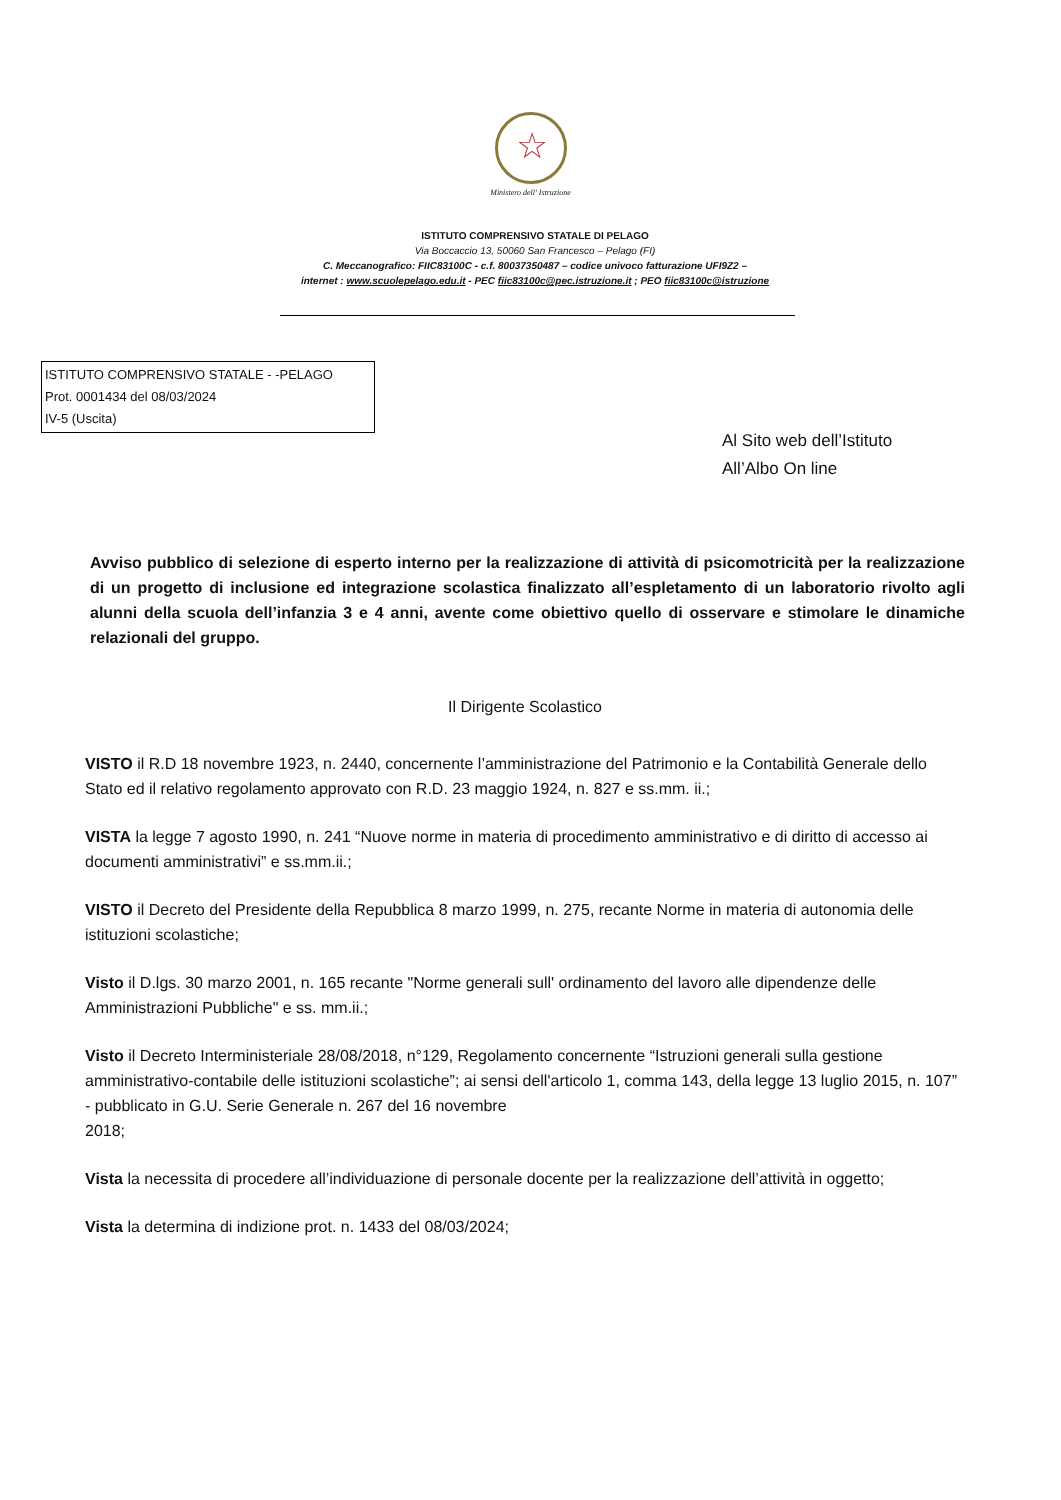☆
Ministero dell' Istruzione
ISTITUTO COMPRENSIVO STATALE DI PELAGO
Via Boccaccio 13, 50060 San Francesco – Pelago (FI)
C. Meccanografico: FIIC83100C - c.f. 80037350487 – codice univoco fatturazione UFI9Z2 –
internet : www.scuolepelago.edu.it - PEC fiic83100c@pec.istruzione.it ; PEO fiic83100c@istruzione
ISTITUTO COMPRENSIVO STATALE - -PELAGO
Prot. 0001434 del 08/03/2024
IV-5 (Uscita)
Al Sito web dell’Istituto
All’Albo On line
Avviso pubblico di selezione di esperto interno per la realizzazione di attività di psicomotricità per la realizzazione di un progetto di inclusione ed integrazione scolastica finalizzato all’espletamento di un laboratorio rivolto agli alunni della scuola dell’infanzia 3 e 4 anni, avente come obiettivo quello di osservare e stimolare le dinamiche relazionali del gruppo.
Il Dirigente Scolastico
VISTO il R.D 18 novembre 1923, n. 2440, concernente l’amministrazione del Patrimonio e la Contabilità Generale dello Stato ed il relativo regolamento approvato con R.D. 23 maggio 1924, n. 827 e ss.mm. ii.;
VISTA la legge 7 agosto 1990, n. 241 “Nuove norme in materia di procedimento amministrativo e di diritto di accesso ai documenti amministrativi” e ss.mm.ii.;
VISTO il Decreto del Presidente della Repubblica 8 marzo 1999, n. 275, recante Norme in materia di autonomia delle istituzioni scolastiche;
Visto il D.lgs. 30 marzo 2001, n. 165 recante "Norme generali sull' ordinamento del lavoro alle dipendenze delle Amministrazioni Pubbliche" e ss. mm.ii.;
Visto il Decreto Interministeriale 28/08/2018, n°129, Regolamento concernente “Istruzioni generali sulla gestione amministrativo-contabile delle istituzioni scolastiche”; ai sensi dell'articolo 1, comma 143, della legge 13 luglio 2015, n. 107” - pubblicato in G.U. Serie Generale n. 267 del 16 novembre
2018;
Vista la necessita di procedere all’individuazione di personale docente per la realizzazione dell’attività in oggetto;
Vista la determina di indizione prot. n. 1433 del 08/03/2024;